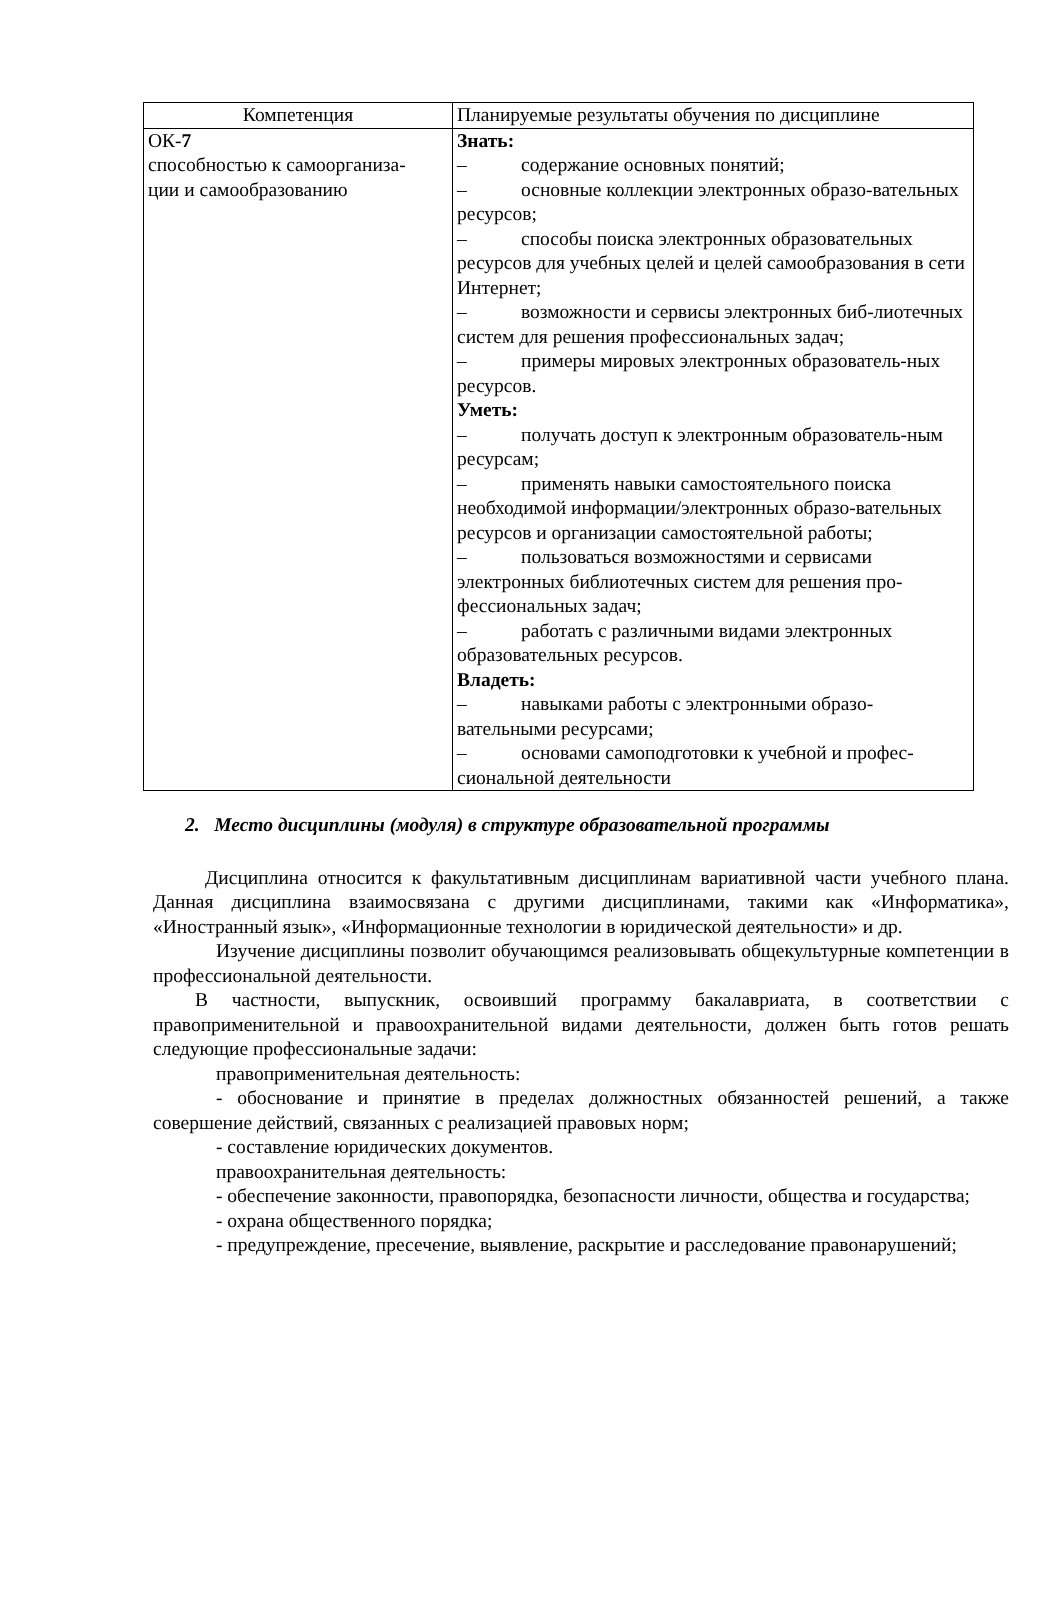| Компетенция | Планируемые результаты обучения по дисциплине |
| --- | --- |
| ОК- 7 способностью к самоорганиза- ции и самообразованию | Знать: – содержание основных понятий; – основные коллекции электронных образо-вательных ресурсов; – способы поиска электронных образовательных ресурсов для учебных целей и целей самообразования в сети Интернет; – возможности и сервисы электронных биб-лиотечных систем для решения профессиональных задач; – примеры мировых электронных образователь-ных ресурсов. Уметь: – получать доступ к электронным образователь-ным ресурсам; – применять навыки самостоятельного поиска необходимой информации/электронных образо-вательных ресурсов и организации самостоятельной работы; – пользоваться возможностями и сервисами электронных библиотечных систем для решения про-фессиональных задач; – работать с различными видами электронных образовательных ресурсов. Владеть: – навыками работы с электронными образо-вательными ресурсами; – основами самоподготовки к учебной и профес-сиональной деятельности |
2. Место дисциплины (модуля) в структуре образовательной программы
Дисциплина относится к факультативным дисциплинам вариативной части учебного плана. Данная дисциплина взаимосвязана с другими дисциплинами, такими как «Информатика», «Иностранный язык», «Информационные технологии в юридической деятельности» и др.
Изучение дисциплины позволит обучающимся реализовывать общекультурные компетенции в профессиональной деятельности.
В частности, выпускник, освоивший программу бакалавриата, в соответствии с правоприменительной и правоохранительной видами деятельности, должен быть готов решать следующие профессиональные задачи:
правоприменительная деятельность:
- обоснование и принятие в пределах должностных обязанностей решений, а также совершение действий, связанных с реализацией правовых норм;
- составление юридических документов.
правоохранительная деятельность:
- обеспечение законности, правопорядка, безопасности личности, общества и государства;
- охрана общественного порядка;
- предупреждение, пресечение, выявление, раскрытие и расследование правонарушений;